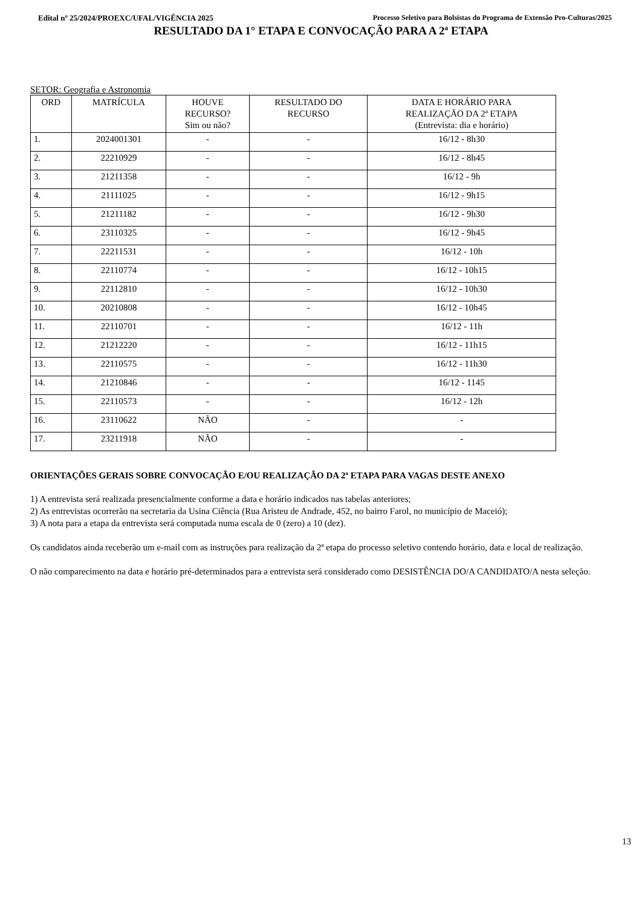Edital nº 25/2024/PROEXC/UFAL/VIGÊNCIA 2025 Processo Seletivo para Bolsistas do Programa de Extensão Pro-Culturas/2025
RESULTADO DA 1° ETAPA E CONVOCAÇÃO PARA A 2ª ETAPA
SETOR: Geografia e Astronomia
| ORD | MATRÍCULA | HOUVE RECURSO? Sim ou não? | RESULTADO DO RECURSO | DATA E HORÁRIO PARA REALIZAÇÃO DA 2ª ETAPA (Entrevista: dia e horário) |
| --- | --- | --- | --- | --- |
| 1. | 2024001301 | - | - | 16/12 - 8h30 |
| 2. | 22210929 | - | - | 16/12 - 8h45 |
| 3. | 21211358 | - | - | 16/12 - 9h |
| 4. | 21111025 | - | - | 16/12 - 9h15 |
| 5. | 21211182 | - | - | 16/12 - 9h30 |
| 6. | 23110325 | - | - | 16/12 - 9h45 |
| 7. | 22211531 | - | - | 16/12 - 10h |
| 8. | 22110774 | - | - | 16/12 - 10h15 |
| 9. | 22112810 | - | - | 16/12 - 10h30 |
| 10. | 20210808 | - | - | 16/12 - 10h45 |
| 11. | 22110701 | - | - | 16/12 - 11h |
| 12. | 21212220 | - | - | 16/12 - 11h15 |
| 13. | 22110575 | - | - | 16/12 - 11h30 |
| 14. | 21210846 | - | - | 16/12 - 1145 |
| 15. | 22110573 | - | - | 16/12 - 12h |
| 16. | 23110622 | NÃO | - | - |
| 17. | 23211918 | NÃO | - | - |
ORIENTAÇÕES GERAIS SOBRE CONVOCAÇÃO E/OU REALIZAÇÃO DA 2ª ETAPA PARA VAGAS DESTE ANEXO
1) A entrevista será realizada presencialmente conforme a data e horário indicados nas tabelas anteriores;
2) As entrevistas ocorrerão na secretaria da Usina Ciência (Rua Aristeu de Andrade, 452, no bairro Farol, no município de Maceió);
3) A nota para a etapa da entrevista será computada numa escala de 0 (zero) a 10 (dez).
Os candidatos ainda receberão um e-mail com as instruções para realização da 2ª etapa do processo seletivo contendo horário, data e local de realização.
O não comparecimento na data e horário pré-determinados para a entrevista será considerado como DESISTÊNCIA DO/A CANDIDATO/A nesta seleção.
13